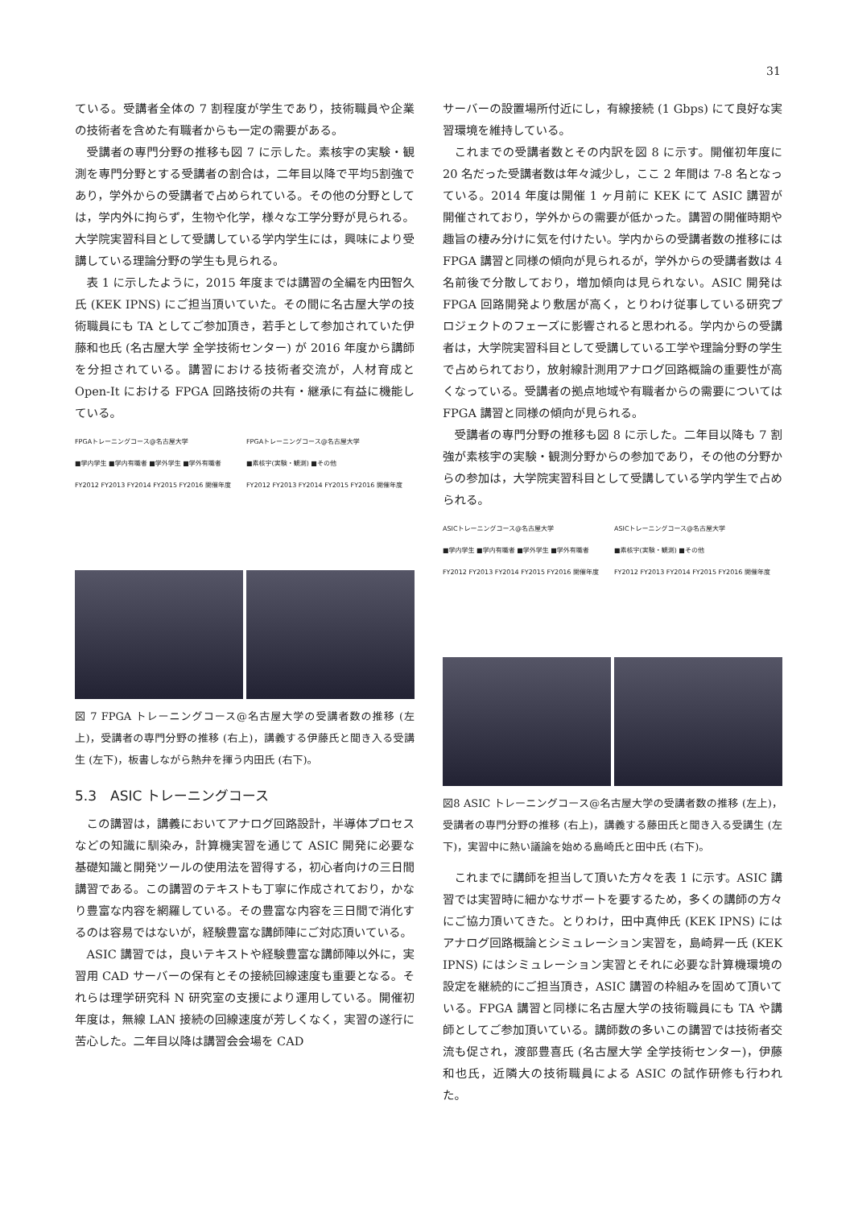31
ている。受講者全体の 7 割程度が学生であり，技術職員や企業の技術者を含めた有職者からも一定の需要がある。
受講者の専門分野の推移も図 7 に示した。素核宇の実験・観測を専門分野とする受講者の割合は，二年目以降で平均5割強であり，学外からの受講者で占められている。その他の分野としては，学内外に拘らず，生物や化学，様々な工学分野が見られる。大学院実習科目として受講している学内学生には，興味により受講している理論分野の学生も見られる。
表 1 に示したように，2015 年度までは講習の全編を内田智久氏 (KEK IPNS) にご担当頂いていた。その間に名古屋大学の技術職員にも TA としてご参加頂き，若手として参加されていた伊藤和也氏 (名古屋大学 全学技術センター) が 2016 年度から講師を分担されている。講習における技術者交流が，人材育成と Open-It における FPGA 回路技術の共有・継承に有益に機能している。
FPGAトレーニングコース@名古屋大学
■学内学生 ■学内有職者 ■学外学生 ■学外有職者
FY2012 FY2013 FY2014 FY2015 FY2016 開催年度
FPGAトレーニングコース@名古屋大学
■素核宇(実験・観測) ■その他
FY2012 FY2013 FY2014 FY2015 FY2016 開催年度
図 7 FPGA トレーニングコース@名古屋大学の受講者数の推移 (左上)，受講者の専門分野の推移 (右上)，講義する伊藤氏と聞き入る受講生 (左下)，板書しながら熱弁を揮う内田氏 (右下)。
5.3　ASIC トレーニングコース
この講習は，講義においてアナログ回路設計，半導体プロセスなどの知識に馴染み，計算機実習を通じて ASIC 開発に必要な基礎知識と開発ツールの使用法を習得する，初心者向けの三日間講習である。この講習のテキストも丁寧に作成されており，かなり豊富な内容を網羅している。その豊富な内容を三日間で消化するのは容易ではないが，経験豊富な講師陣にご対応頂いている。
ASIC 講習では，良いテキストや経験豊富な講師陣以外に，実習用 CAD サーバーの保有とその接続回線速度も重要となる。それらは理学研究科 N 研究室の支援により運用している。開催初年度は，無線 LAN 接続の回線速度が芳しくなく，実習の遂行に苦心した。二年目以降は講習会会場を CAD
サーバーの設置場所付近にし，有線接続 (1 Gbps) にて良好な実習環境を維持している。
これまでの受講者数とその内訳を図 8 に示す。開催初年度に 20 名だった受講者数は年々減少し，ここ 2 年間は 7-8 名となっている。2014 年度は開催 1 ヶ月前に KEK にて ASIC 講習が開催されており，学外からの需要が低かった。講習の開催時期や趣旨の棲み分けに気を付けたい。学内からの受講者数の推移には FPGA 講習と同様の傾向が見られるが，学外からの受講者数は 4 名前後で分散しており，増加傾向は見られない。ASIC 開発は FPGA 回路開発より敷居が高く，とりわけ従事している研究プロジェクトのフェーズに影響されると思われる。学内からの受講者は，大学院実習科目として受講している工学や理論分野の学生で占められており，放射線計測用アナログ回路概論の重要性が高くなっている。受講者の拠点地域や有職者からの需要については FPGA 講習と同様の傾向が見られる。
受講者の専門分野の推移も図 8 に示した。二年目以降も 7 割強が素核宇の実験・観測分野からの参加であり，その他の分野からの参加は，大学院実習科目として受講している学内学生で占められる。
ASICトレーニングコース@名古屋大学
■学内学生 ■学内有職者 ■学外学生 ■学外有職者
FY2012 FY2013 FY2014 FY2015 FY2016 開催年度
ASICトレーニングコース@名古屋大学
■素核宇(実験・観測) ■その他
FY2012 FY2013 FY2014 FY2015 FY2016 開催年度
図8 ASIC トレーニングコース@名古屋大学の受講者数の推移 (左上)，受講者の専門分野の推移 (右上)，講義する藤田氏と聞き入る受講生 (左下)，実習中に熱い議論を始める島崎氏と田中氏 (右下)。
これまでに講師を担当して頂いた方々を表 1 に示す。ASIC 講習では実習時に細かなサポートを要するため，多くの講師の方々にご協力頂いてきた。とりわけ，田中真伸氏 (KEK IPNS) にはアナログ回路概論とシミュレーション実習を，島崎昇一氏 (KEK IPNS) にはシミュレーション実習とそれに必要な計算機環境の設定を継続的にご担当頂き，ASIC 講習の枠組みを固めて頂いている。FPGA 講習と同様に名古屋大学の技術職員にも TA や講師としてご参加頂いている。講師数の多いこの講習では技術者交流も促され，渡部豊喜氏 (名古屋大学 全学技術センター)，伊藤和也氏，近隣大の技術職員による ASIC の試作研修も行われた。